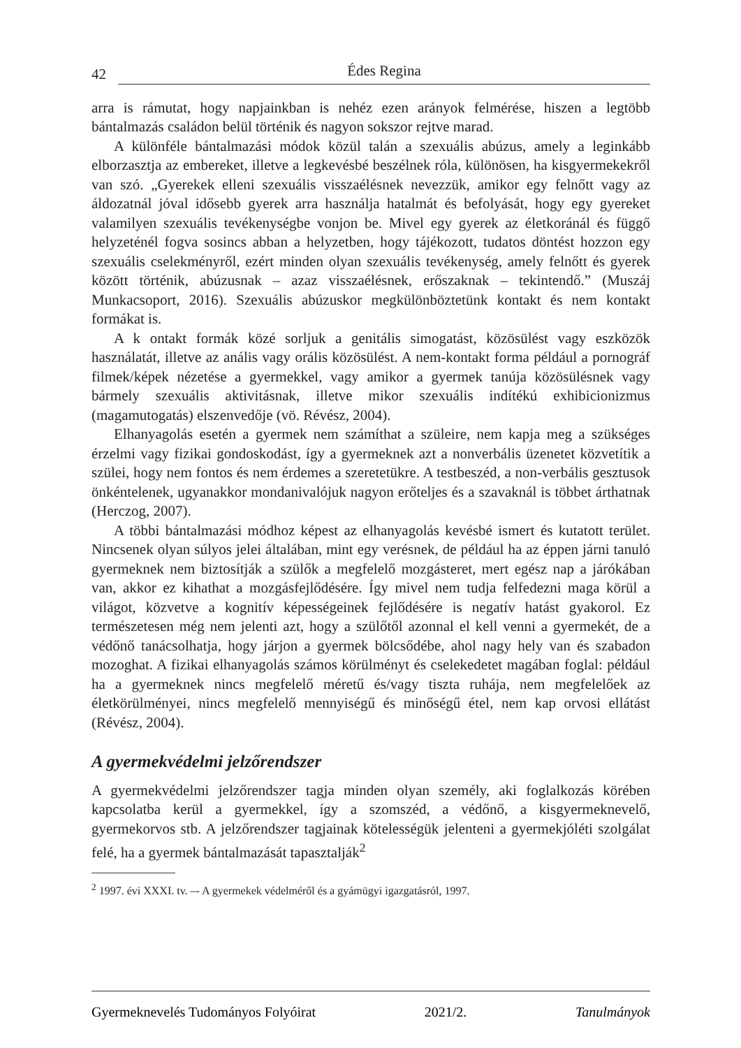42 Édes Regina
arra is rámutat, hogy napjainkban is nehéz ezen arányok felmérése, hiszen a legtöbb bántalmazás családon belül történik és nagyon sokszor rejtve marad.
A különféle bántalmazási módok közül talán a szexuális abúzus, amely a leginkább elborzasztja az embereket, illetve a legkevésbé beszélnek róla, különösen, ha kisgyermekekről van szó. „Gyerekek elleni szexuális visszaélésnek nevezzük, amikor egy felnőtt vagy az áldozatnál jóval idősebb gyerek arra használja hatalmát és befolyását, hogy egy gyereket valamilyen szexuális tevékenységbe vonjon be. Mivel egy gyerek az életkoránál és függő helyzeténél fogva sosincs abban a helyzetben, hogy tájékozott, tudatos döntést hozzon egy szexuális cselekményről, ezért minden olyan szexuális tevékenység, amely felnőtt és gyerek között történik, abúzusnak – azaz visszaélésnek, erőszaknak – tekintendő.” (Muszáj Munkacsoport, 2016). Szexuális abúzuskor megkülönböztetünk kontakt és nem kontakt formákat is.
A k ontakt formák közé sorljuk a genitális simogatást, közösülést vagy eszközök használatát, illetve az anális vagy orális közösülést. A nem-kontakt forma például a pornográf filmek/képek nézetése a gyermekkel, vagy amikor a gyermek tanúja közösülésnek vagy bármely szexuális aktivitásnak, illetve mikor szexuális indítékú exhibicionizmus (magamutogatás) elszenvedője (vö. Révész, 2004).
Elhanyagolás esetén a gyermek nem számíthat a szüleire, nem kapja meg a szükséges érzelmi vagy fizikai gondoskodást, így a gyermeknek azt a nonverbális üzenetet közvetítik a szülei, hogy nem fontos és nem érdemes a szeretetükre. A testbeszéd, a non-verbális gesztusok önkéntelenek, ugyanakkor mondanivalójuk nagyon erőteljes és a szavaknál is többet árthatnak (Herczog, 2007).
A többi bántalmazási módhoz képest az elhanyagolás kevésbé ismert és kutatott terület. Nincsenek olyan súlyos jelei általában, mint egy verésnek, de például ha az éppen járni tanuló gyermeknek nem biztosítják a szülők a megfelelő mozgásteret, mert egész nap a járókában van, akkor ez kihathat a mozgásfejlődésére. Így mivel nem tudja felfedezni maga körül a világot, közvetve a kognitív képességeinek fejlődésére is negatív hatást gyakorol. Ez természetesen még nem jelenti azt, hogy a szülőtől azonnal el kell venni a gyermekét, de a védőnő tanácsolhatja, hogy járjon a gyermek bölcsődébe, ahol nagy hely van és szabadon mozoghat. A fizikai elhanyagolás számos körülményt és cselekedetet magában foglal: például ha a gyermeknek nincs megfelelő méretű és/vagy tiszta ruhája, nem megfelelőek az életkörülményei, nincs megfelelő mennyiségű és minőségű étel, nem kap orvosi ellátást (Révész, 2004).
A gyermekvédelmi jelzőrendszer
A gyermekvédelmi jelzőrendszer tagja minden olyan személy, aki foglalkozás körében kapcsolatba kerül a gyermekkel, így a szomszéd, a védőnő, a kisgyermeknevelő, gyermekorvos stb. A jelzőrendszer tagjainak kötelességük jelenteni a gyermekjóléti szolgálat felé, ha a gyermek bántalmazását tapasztalják<sup>2</sup>
<sup>2</sup> 1997. évi XXXI. tv. –- A gyermekek védelméről és a gyámügyi igazgatásról, 1997.
Gyermeknevelés Tudományos Folyóirat 2021/2. Tanulmányok